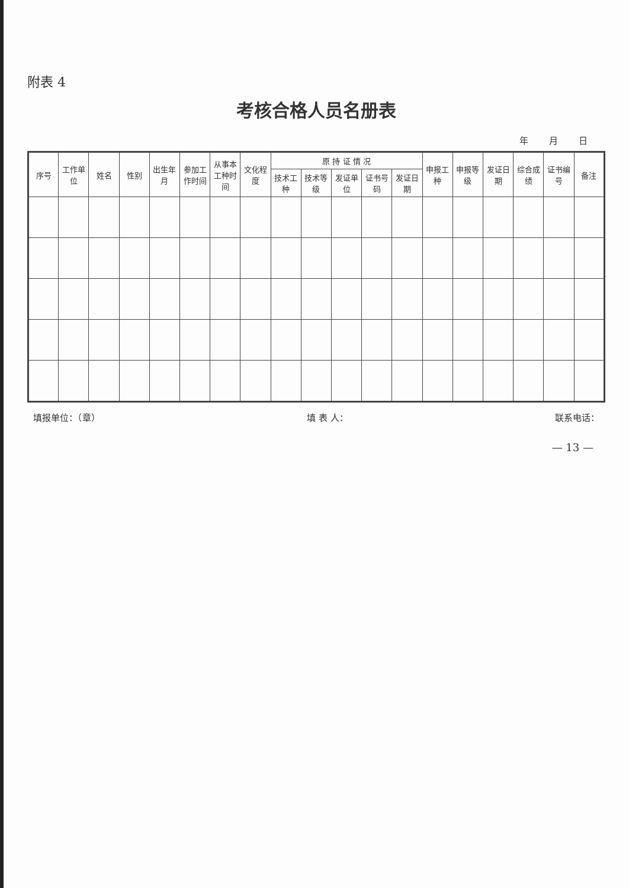附表 4
考核合格人员名册表
年 月 日
| 序号 | 工作单位 | 姓名 | 性别 | 出生年月 | 参加工作时间 | 从事本工种时间 | 文化程度 | 原 持 证 情 况 | | | | | 申报工种 | 申报等级 | 发证日期 | 综合成绩 | 证书编号 | 备注 |
| --- | --- | --- | --- | --- | --- | --- | --- | --- | --- | --- | --- | --- | --- | --- | --- | --- | --- | --- |
| | | | | | | | | 技术工种 | 技术等级 | 发证单位 | 证书号码 | 发证日期 | | | | | | |
填报单位：（章） 填 表 人： 联系电话：
— 13 —